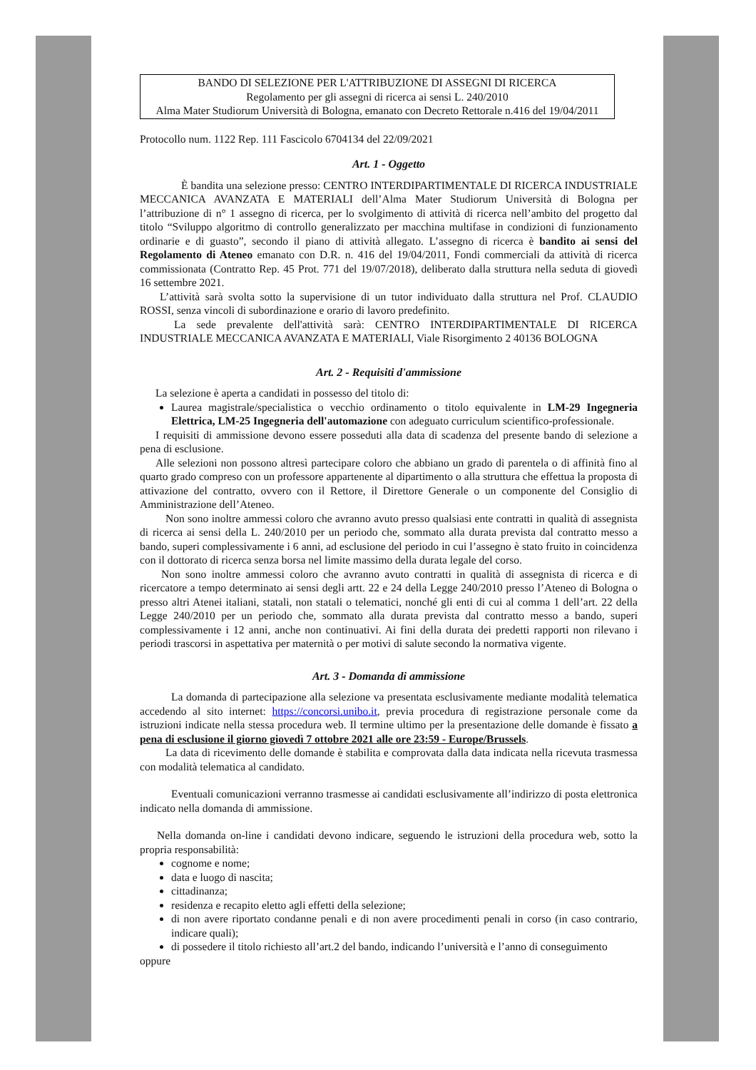BANDO DI SELEZIONE PER L'ATTRIBUZIONE DI ASSEGNI DI RICERCA
Regolamento per gli assegni di ricerca ai sensi L. 240/2010
Alma Mater Studiorum Università di Bologna, emanato con Decreto Rettorale n.416 del 19/04/2011
Protocollo num. 1122 Rep. 111 Fascicolo 6704134 del 22/09/2021
Art. 1 - Oggetto
È bandita una selezione presso: CENTRO INTERDIPARTIMENTALE DI RICERCA INDUSTRIALE MECCANICA AVANZATA E MATERIALI dell’Alma Mater Studiorum Università di Bologna per l’attribuzione di n° 1 assegno di ricerca, per lo svolgimento di attività di ricerca nell’ambito del progetto dal titolo “Sviluppo algoritmo di controllo generalizzato per macchina multifase in condizioni di funzionamento ordinarie e di guasto”, secondo il piano di attività allegato. L’assegno di ricerca è bandito ai sensi del Regolamento di Ateneo emanato con D.R. n. 416 del 19/04/2011, Fondi commerciali da attività di ricerca commissionata (Contratto Rep. 45 Prot. 771 del 19/07/2018), deliberato dalla struttura nella seduta di giovedì 16 settembre 2021.
L’attività sarà svolta sotto la supervisione di un tutor individuato dalla struttura nel Prof. CLAUDIO ROSSI, senza vincoli di subordinazione e orario di lavoro predefinito.
La sede prevalente dell'attività sarà: CENTRO INTERDIPARTIMENTALE DI RICERCA INDUSTRIALE MECCANICA AVANZATA E MATERIALI, Viale Risorgimento 2 40136 BOLOGNA
Art. 2 - Requisiti d'ammissione
La selezione è aperta a candidati in possesso del titolo di:
Laurea magistrale/specialistica o vecchio ordinamento o titolo equivalente in LM-29 Ingegneria Elettrica, LM-25 Ingegneria dell'automazione con adeguato curriculum scientifico-professionale.
I requisiti di ammissione devono essere posseduti alla data di scadenza del presente bando di selezione a pena di esclusione.
Alle selezioni non possono altresì partecipare coloro che abbiano un grado di parentela o di affinità fino al quarto grado compreso con un professore appartenente al dipartimento o alla struttura che effettua la proposta di attivazione del contratto, ovvero con il Rettore, il Direttore Generale o un componente del Consiglio di Amministrazione dell’Ateneo.
Non sono inoltre ammessi coloro che avranno avuto presso qualsiasi ente contratti in qualità di assegnista di ricerca ai sensi della L. 240/2010 per un periodo che, sommato alla durata prevista dal contratto messo a bando, superi complessivamente i 6 anni, ad esclusione del periodo in cui l’assegno è stato fruito in coincidenza con il dottorato di ricerca senza borsa nel limite massimo della durata legale del corso.
Non sono inoltre ammessi coloro che avranno avuto contratti in qualità di assegnista di ricerca e di ricercatore a tempo determinato ai sensi degli artt. 22 e 24 della Legge 240/2010 presso l’Ateneo di Bologna o presso altri Atenei italiani, statali, non statali o telematici, nonché gli enti di cui al comma 1 dell’art. 22 della Legge 240/2010 per un periodo che, sommato alla durata prevista dal contratto messo a bando, superi complessivamente i 12 anni, anche non continuativi. Ai fini della durata dei predetti rapporti non rilevano i periodi trascorsi in aspettativa per maternità o per motivi di salute secondo la normativa vigente.
Art. 3 - Domanda di ammissione
La domanda di partecipazione alla selezione va presentata esclusivamente mediante modalità telematica accedendo al sito internet: https://concorsi.unibo.it, previa procedura di registrazione personale come da istruzioni indicate nella stessa procedura web. Il termine ultimo per la presentazione delle domande è fissato a pena di esclusione il giorno giovedì 7 ottobre 2021 alle ore 23:59 - Europe/Brussels.
La data di ricevimento delle domande è stabilita e comprovata dalla data indicata nella ricevuta trasmessa con modalità telematica al candidato.
Eventuali comunicazioni verranno trasmesse ai candidati esclusivamente all’indirizzo di posta elettronica indicato nella domanda di ammissione.
Nella domanda on-line i candidati devono indicare, seguendo le istruzioni della procedura web, sotto la propria responsabilità:
cognome e nome;
data e luogo di nascita;
cittadinanza;
residenza e recapito eletto agli effetti della selezione;
di non avere riportato condanne penali e di non avere procedimenti penali in corso (in caso contrario, indicare quali);
di possedere il titolo richiesto all’art.2 del bando, indicando l’università e l’anno di conseguimento
oppure